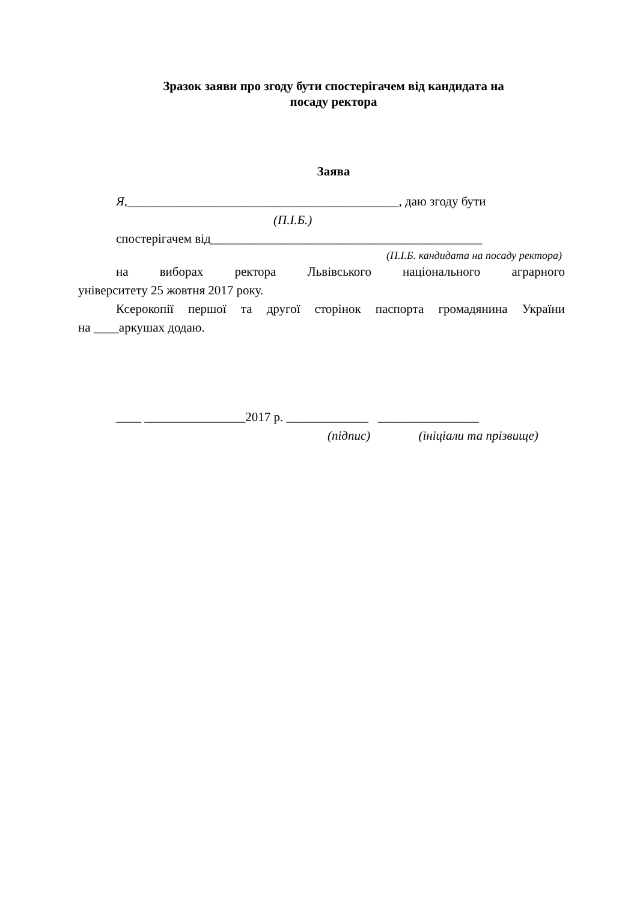Зразок заяви про згоду бути спостерігачем від кандидата на
посаду ректора
Заява
Я,___________________________________________, даю згоду бути
(П.І.Б.)
спостерігачем від___________________________________________
(П.І.Б. кандидата на посаду ректора)
на виборах ректора Львівського національного аграрного
університету 25 жовтня 2017 року.
Ксерокопії першої та другої сторінок паспорта громадянина України
на ____аркушах додаю.
____ ________________2017 р. _____________ ________________
(підпис) (ініціали та прізвище)